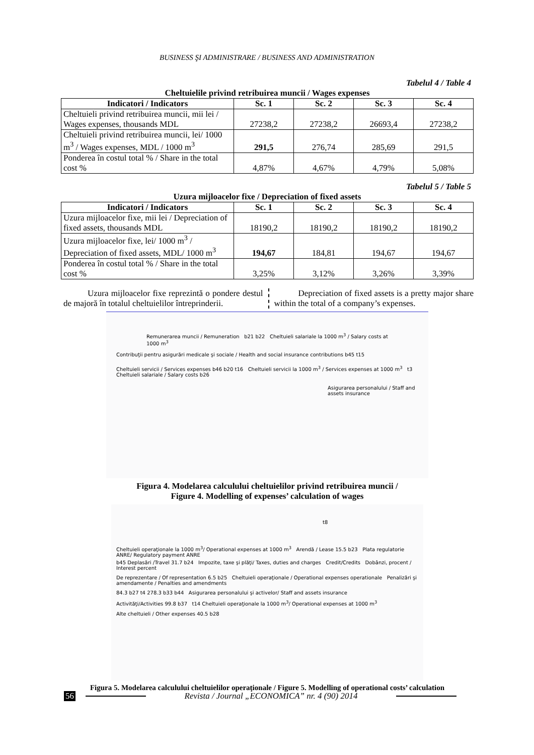BUSINESS ŞI ADMINISTRARE / BUSINESS AND ADMINISTRATION
Tabelul 4 / Table 4
Cheltuielile privind retribuirea muncii / Wages expenses
| Indicatori / Indicators | Sc. 1 | Sc. 2 | Sc. 3 | Sc. 4 |
| --- | --- | --- | --- | --- |
| Cheltuieli privind retribuirea muncii, mii lei / Wages expenses, thousands MDL | 27238,2 | 27238,2 | 26693,4 | 27238,2 |
| Cheltuieli privind retribuirea muncii, lei/ 1000 m<sup>3</sup> / Wages expenses, MDL / 1000 m<sup>3</sup> | 291,5 | 276,74 | 285,69 | 291,5 |
| Ponderea în costul total % / Share in the total cost % | 4,87% | 4,67% | 4,79% | 5,08% |
Tabelul 5 / Table 5
Uzura mijloacelor fixe / Depreciation of fixed assets
| Indicatori / Indicators | Sc. 1 | Sc. 2 | Sc. 3 | Sc. 4 |
| --- | --- | --- | --- | --- |
| Uzura mijloacelor fixe, mii lei / Depreciation of fixed assets, thousands MDL | 18190,2 | 18190,2 | 18190,2 | 18190,2 |
| Uzura mijloacelor fixe, lei/ 1000 m<sup>3</sup> / Depreciation of fixed assets, MDL/ 1000 m<sup>3</sup> | 194,67 | 184,81 | 194,67 | 194,67 |
| Ponderea în costul total % / Share in the total cost % | 3,25% | 3,12% | 3,26% | 3,39% |
Uzura mijloacelor fixe reprezintă o pondere destul de majoră în totalul cheltuielilor întreprinderii.
Depreciation of fixed assets is a pretty major share within the total of a company’s expenses.
Remunerarea muncii / Remuneration b21 b22 Cheltuieli salariale la 1000 m<sup>3</sup> / Salary costs at 1000 m<sup>3</sup>
Contribuţii pentru asigurări medicale şi sociale / Health and social insurance contributions b45 t15
Cheltuieli servicii / Services expenses b46 b20 t16 Cheltuieli servicii la 1000 m<sup>3</sup> / Services expenses at 1000 m<sup>3</sup> t3 Cheltuieli salariale / Salary costs b26
Asigurarea personalului / Staff and assets insurance
Figura 4. Modelarea calculului cheltuielilor privind retribuirea muncii /
Figure 4. Modelling of expenses’ calculation of wages
t8
Cheltuieli operaţionale la 1000 m<sup>3</sup>/ Operational expenses at 1000 m<sup>3</sup> Arendă / Lease 15.5 b23 Plata regulatorie ANRE/ Regulatory payment ANRE
b45 Deplasări /Travel 31.7 b24 Impozite, taxe şi plăţi/ Taxes, duties and charges Credit/Credits Dobânzi, procent / Interest percent
De reprezentare / Of representation 6.5 b25 Cheltuieli operaţionale / Operational expenses operationale Penalizări şi amendamente / Penalties and amendments
84.3 b27 t4 278.3 b33 b44 Asigurarea personalului şi activelor/ Staff and assets insurance
Activităţi/Activities 99.8 b37 t14 Cheltuieli operaţionale la 1000 m<sup>3</sup>/ Operational expenses at 1000 m<sup>3</sup>
Alte cheltuieli / Other expenses 40.5 b28
Figura 5. Modelarea calculului cheltuielilor operaţionale / Figure 5. Modelling of operational costs’ calculation
56 Revista / Journal „ECONOMICA” nr. 4 (90) 2014